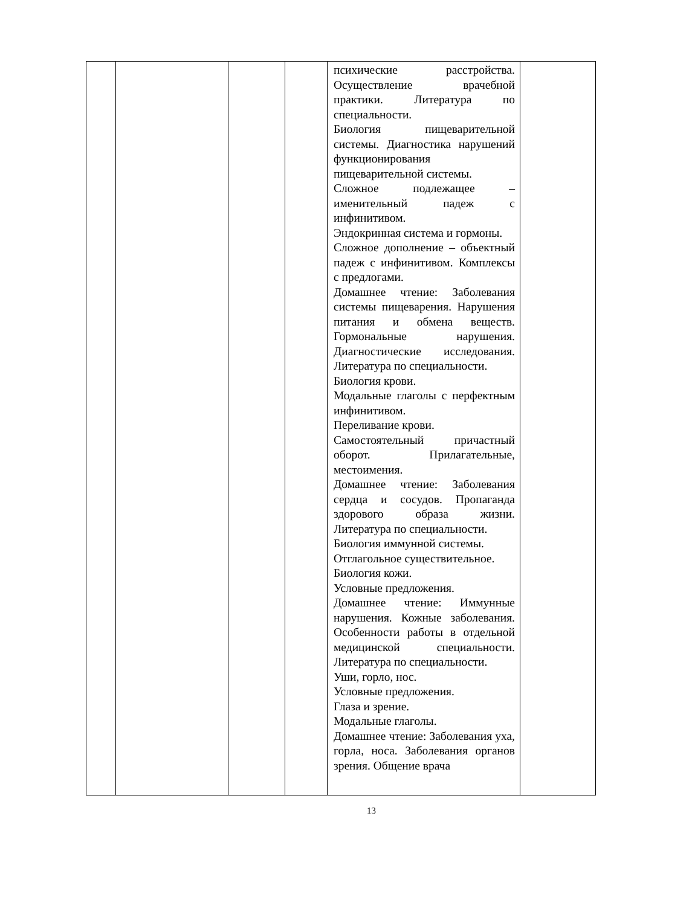| | | | | психические расстройства. Осуществление врачебной практики. Литература по специальности. Биология пищеварительной системы. Диагностика нарушений функционирования пищеварительной системы. Сложное подлежащее – именительный падеж с инфинитивом. Эндокринная система и гормоны. Сложное дополнение – объектный падеж с инфинитивом. Комплексы с предлогами. Домашнее чтение: Заболевания системы пищеварения. Нарушения питания и обмена веществ. Гормональные нарушения. Диагностические исследования. Литература по специальности. Биология крови. Модальные глаголы с перфектным инфинитивом. Переливание крови. Самостоятельный причастный оборот. Прилагательные, местоимения. Домашнее чтение: Заболевания сердца и сосудов. Пропаганда здорового образа жизни. Литература по специальности. Биология иммунной системы. Отглагольное существительное. Биология кожи. Условные предложения. Домашнее чтение: Иммунные нарушения. Кожные заболевания. Особенности работы в отдельной медицинской специальности. Литература по специальности. Уши, горло, нос. Условные предложения. Глаза и зрение. Модальные глаголы. Домашнее чтение: Заболевания уха, горла, носа. Заболевания органов зрения. Общение врача | |
13